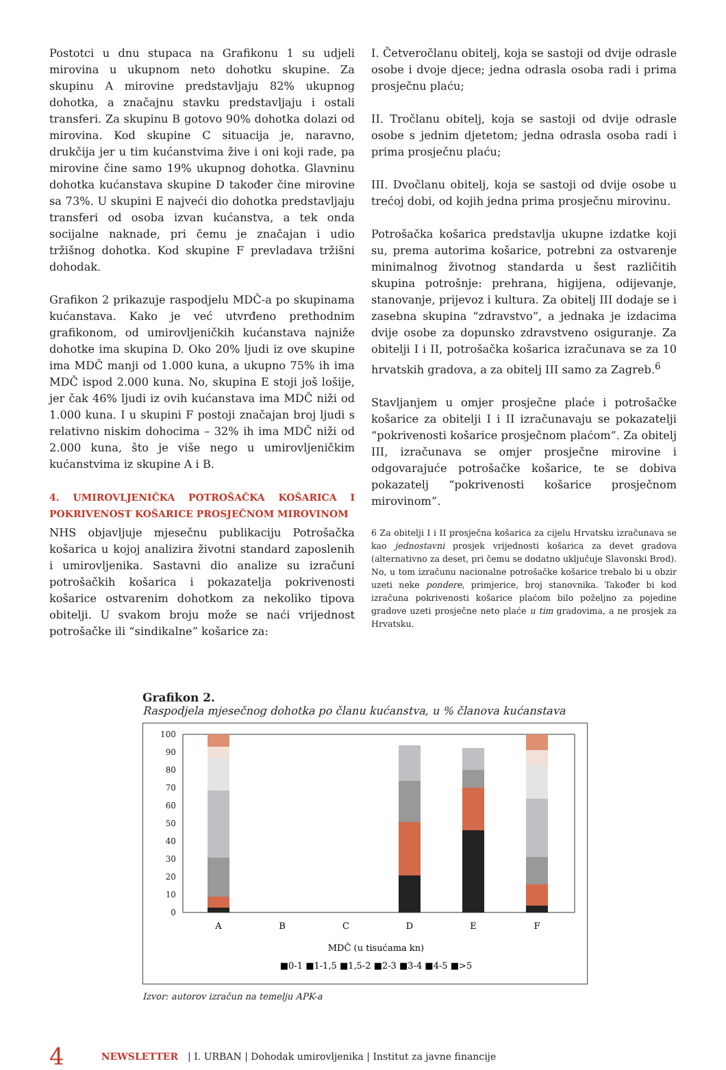Postotci u dnu stupaca na Grafikonu 1 su udjeli mirovina u ukupnom neto dohotku skupine. Za skupinu A mirovine predstavljaju 82% ukupnog dohotka, a značajnu stavku predstavljaju i ostali transferi. Za skupinu B gotovo 90% dohotka dolazi od mirovina. Kod skupine C situacija je, naravno, drukčija jer u tim kućanstvima žive i oni koji rade, pa mirovine čine samo 19% ukupnog dohotka. Glavninu dohotka kućanstava skupine D također čine mirovine sa 73%. U skupini E najveći dio dohotka predstavljaju transferi od osoba izvan kućanstva, a tek onda socijalne naknade, pri čemu je značajan i udio tržišnog dohotka. Kod skupine F prevladava tržišni dohodak.
Grafikon 2 prikazuje raspodjelu MDČ-a po skupinama kućanstava. Kako je već utvrđeno prethodnim grafikonom, od umirovljeničkih kućanstava najniže dohotke ima skupina D. Oko 20% ljudi iz ove skupine ima MDČ manji od 1.000 kuna, a ukupno 75% ih ima MDČ ispod 2.000 kuna. No, skupina E stoji još lošije, jer čak 46% ljudi iz ovih kućanstava ima MDČ niži od 1.000 kuna. I u skupini F postoji značajan broj ljudi s relativno niskim dohocima – 32% ih ima MDČ niži od 2.000 kuna, što je više nego u umirovljeničkim kućanstvima iz skupine A i B.
4. UMIROVLJENIČKA POTROŠAČKA KOŠARICA I POKRIVENOST KOŠARICE PROSJEČNOM MIROVINOM
NHS objavljuje mjesečnu publikaciju Potrošačka košarica u kojoj analizira životni standard zaposlenih i umirovljenika. Sastavni dio analize su izračuni potrošačkih košarica i pokazatelja pokrivenosti košarice ostvarenim dohotkom za nekoliko tipova obitelji. U svakom broju može se naći vrijednost potrošačke ili “sindikalne” košarice za:
I. Četveročlanu obitelj, koja se sastoji od dvije odrasle osobe i dvoje djece; jedna odrasla osoba radi i prima prosječnu plaću;
II. Tročlanu obitelj, koja se sastoji od dvije odrasle osobe s jednim djetetom; jedna odrasla osoba radi i prima prosječnu plaću;
III. Dvočlanu obitelj, koja se sastoji od dvije osobe u trećoj dobi, od kojih jedna prima prosječnu mirovinu.
Potrošačka košarica predstavlja ukupne izdatke koji su, prema autorima košarice, potrebni za ostvarenje minimalnog životnog standarda u šest različitih skupina potrošnje: prehrana, higijena, odijevanje, stanovanje, prijevoz i kultura. Za obitelj III dodaje se i zasebna skupina “zdravstvo”, a jednaka je izdacima dvije osobe za dopunsko zdravstveno osiguranje. Za obitelji I i II, potrošačka košarica izračunava se za 10 hrvatskih gradova, a za obitelj III samo za Zagreb.<sup>6</sup>
Stavljanjem u omjer prosječne plaće i potrošačke košarice za obitelji I i II izračunavaju se pokazatelji “pokrivenosti košarice prosječnom plaćom”. Za obitelj III, izračunava se omjer prosječne mirovine i odgovarajuće potrošačke košarice, te se dobiva pokazatelj “pokrivenosti košarice prosječnom mirovinom”.
6 Za obitelji I i II prosječna košarica za cijelu Hrvatsku izračunava se kao jednostavni prosjek vrijednosti košarica za devet gradova (alternativno za deset, pri čemu se dodatno uključuje Slavonski Brod). No, u tom izračunu nacionalne potrošačke košarice trebalo bi u obzir uzeti neke pondere, primjerice, broj stanovnika. Također bi kod izračuna pokrivenosti košarice plaćom bilo poželjno za pojedine gradove uzeti prosječne neto plaće u tim gradovima, a ne prosjek za Hrvatsku.
Grafikon 2.
Raspodjela mjesečnog dohotka po članu kućanstva, u % članova kućanstava
100
90
80
70
60
50
40
30
20
10
0
A
B
C
D
E
F
MDČ (u tisućama kn)
■0-1 ■1-1,5 ■1,5-2 ■2-3 ■3-4 ■4-5 ■>5
Izvor: autorov izračun na temelju APK-a
4 NEWSLETTER | I. URBAN | Dohodak umirovljenika | Institut za javne financije